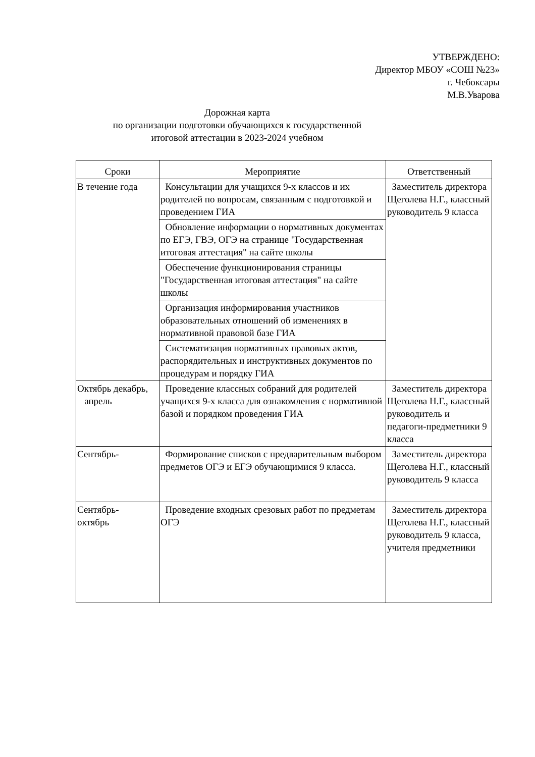УТВЕРЖДЕНО:
Директор МБОУ «СОШ №23»
г. Чебоксары
М.В.Уварова
Дорожная карта
по организации подготовки обучающихся к государственной
итоговой аттестации в 2023-2024 учебном
| Сроки | Мероприятие | Ответственный |
| --- | --- | --- |
| В течение года | Консультации для учащихся 9-х классов и их родителей по вопросам, связанным с подготовкой и проведением ГИА | Заместитель директора Щеголева Н.Г., классный руководитель 9 класса |
| | Обновление информации о нормативных документах по ЕГЭ, ГВЭ, ОГЭ на странице "Государственная итоговая аттестация" на сайте школы | |
| | Обеспечение функционирования страницы "Государственная итоговая аттестация" на сайте школы | |
| | Организация информирования участников образовательных отношений об изменениях в нормативной правовой базе ГИА | |
| | Систематизация нормативных правовых актов, распорядительных и инструктивных документов по процедурам и порядку ГИА | |
| Октябрь декабрь, апрель | Проведение классных собраний для родителей учащихся 9-х класса для ознакомления с нормативной базой и порядком проведения ГИА | Заместитель директора Щеголева Н.Г., классный руководитель и педагоги-предметники 9 класса |
| Сентябрь- | Формирование списков с предварительным выбором предметов ОГЭ и ЕГЭ обучающимися 9 класса. | Заместитель директора Щеголева Н.Г., классный руководитель 9 класса |
| Сентябрь- октябрь | Проведение входных срезовых работ по предметам ОГЭ | Заместитель директора Щеголева Н.Г., классный руководитель 9 класса, учителя предметники |